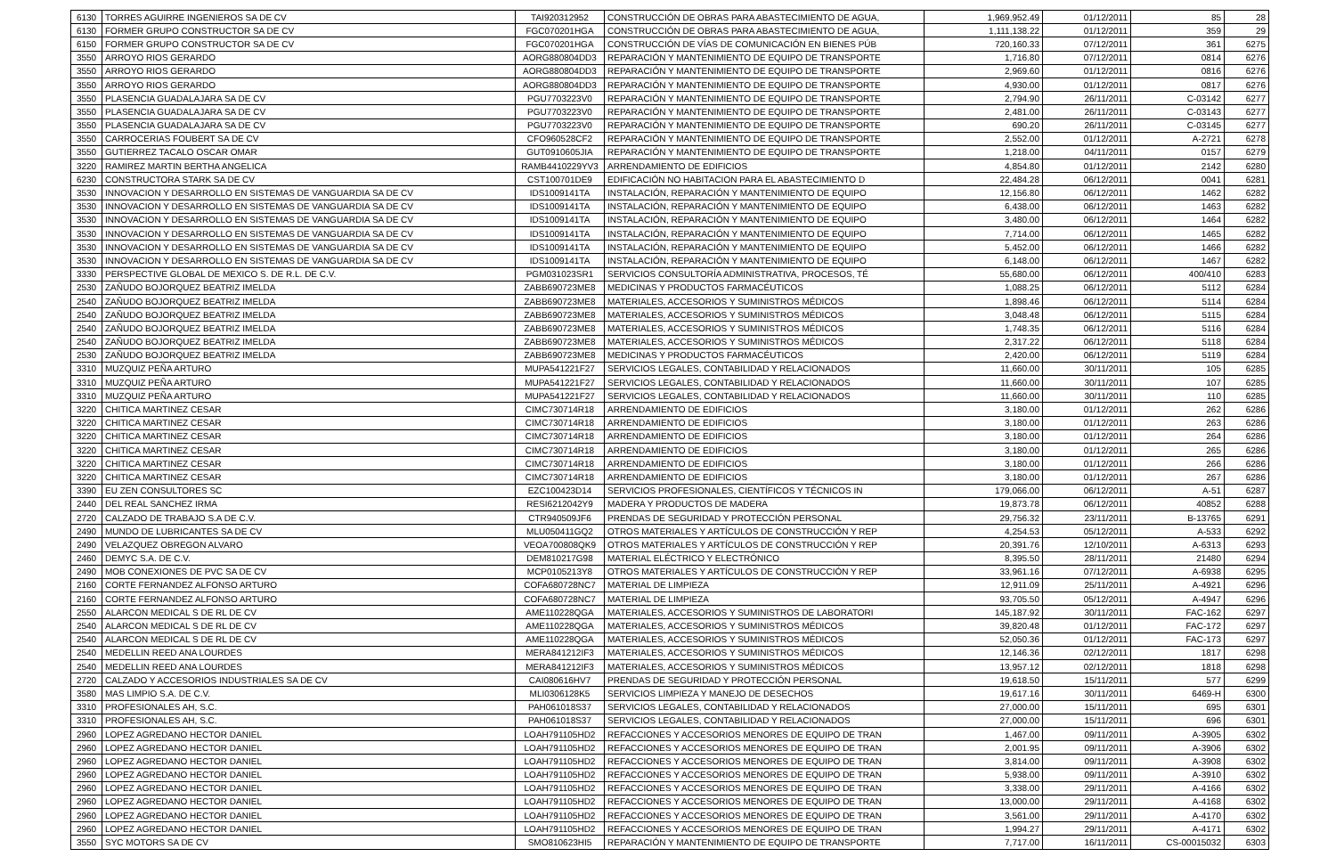| 6130 | TORRES AGUIRRE INGENIEROS SA DE CV | TAI920312952 | CONSTRUCCIÓN DE OBRAS PARA ABASTECIMIENTO DE AGUA, | 1,969,952.49 | 01/12/2011 | 85 | 28 |
| 6130 | FORMER GRUPO CONSTRUCTOR SA DE CV | FGC070201HGA | CONSTRUCCIÓN DE OBRAS PARA ABASTECIMIENTO DE AGUA, | 1,111,138.22 | 01/12/2011 | 359 | 29 |
| 6150 | FORMER GRUPO CONSTRUCTOR SA DE CV | FGC070201HGA | CONSTRUCCIÓN DE VÍAS DE COMUNICACIÓN EN BIENES PÚB | 720,160.33 | 07/12/2011 | 361 | 6275 |
| 3550 | ARROYO RIOS GERARDO | AORG880804DD3 | REPARACIÓN Y MANTENIMIENTO DE EQUIPO DE TRANSPORTE | 1,716.80 | 07/12/2011 | 0814 | 6276 |
| 3550 | ARROYO RIOS GERARDO | AORG880804DD3 | REPARACIÓN Y MANTENIMIENTO DE EQUIPO DE TRANSPORTE | 2,969.60 | 01/12/2011 | 0816 | 6276 |
| 3550 | ARROYO RIOS GERARDO | AORG880804DD3 | REPARACIÓN Y MANTENIMIENTO DE EQUIPO DE TRANSPORTE | 4,930.00 | 01/12/2011 | 0817 | 6276 |
| 3550 | PLASENCIA GUADALAJARA SA DE CV | PGU7703223V0 | REPARACIÓN Y MANTENIMIENTO DE EQUIPO DE TRANSPORTE | 2,794.90 | 26/11/2011 | C-03142 | 6277 |
| 3550 | PLASENCIA GUADALAJARA SA DE CV | PGU7703223V0 | REPARACIÓN Y MANTENIMIENTO DE EQUIPO DE TRANSPORTE | 2,481.00 | 26/11/2011 | C-03143 | 6277 |
| 3550 | PLASENCIA GUADALAJARA SA DE CV | PGU7703223V0 | REPARACIÓN Y MANTENIMIENTO DE EQUIPO DE TRANSPORTE | 690.20 | 26/11/2011 | C-03145 | 6277 |
| 3550 | CARROCERIAS FOUBERT SA DE CV | CFO960528CF2 | REPARACIÓN Y MANTENIMIENTO DE EQUIPO DE TRANSPORTE | 2,552.00 | 01/12/2011 | A-2721 | 6278 |
| 3550 | GUTIERREZ TACALO OSCAR OMAR | GUT0910605JIA | REPARACIÓN Y MANTENIMIENTO DE EQUIPO DE TRANSPORTE | 1,218.00 | 04/11/2011 | 0157 | 6279 |
| 3220 | RAMIREZ MARTIN BERTHA ANGELICA | RAMB4410229YV3 | ARRENDAMIENTO DE EDIFICIOS | 4,854.80 | 01/12/2011 | 2142 | 6280 |
| 6230 | CONSTRUCTORA STARK SA DE CV | CST100701DE9 | EDIFICACIÓN NO HABITACION PARA EL ABASTECIMIENTO D | 22,484.28 | 06/12/2011 | 0041 | 6281 |
| 3530 | INNOVACION Y DESARROLLO EN SISTEMAS DE VANGUARDIA SA DE CV | IDS1009141TA | INSTALACIÓN, REPARACIÓN Y MANTENIMIENTO DE EQUIPO | 12,156.80 | 06/12/2011 | 1462 | 6282 |
| 3530 | INNOVACION Y DESARROLLO EN SISTEMAS DE VANGUARDIA SA DE CV | IDS1009141TA | INSTALACIÓN, REPARACIÓN Y MANTENIMIENTO DE EQUIPO | 6,438.00 | 06/12/2011 | 1463 | 6282 |
| 3530 | INNOVACION Y DESARROLLO EN SISTEMAS DE VANGUARDIA SA DE CV | IDS1009141TA | INSTALACIÓN, REPARACIÓN Y MANTENIMIENTO DE EQUIPO | 3,480.00 | 06/12/2011 | 1464 | 6282 |
| 3530 | INNOVACION Y DESARROLLO EN SISTEMAS DE VANGUARDIA SA DE CV | IDS1009141TA | INSTALACIÓN, REPARACIÓN Y MANTENIMIENTO DE EQUIPO | 7,714.00 | 06/12/2011 | 1465 | 6282 |
| 3530 | INNOVACION Y DESARROLLO EN SISTEMAS DE VANGUARDIA SA DE CV | IDS1009141TA | INSTALACIÓN, REPARACIÓN Y MANTENIMIENTO DE EQUIPO | 5,452.00 | 06/12/2011 | 1466 | 6282 |
| 3530 | INNOVACION Y DESARROLLO EN SISTEMAS DE VANGUARDIA SA DE CV | IDS1009141TA | INSTALACIÓN, REPARACIÓN Y MANTENIMIENTO DE EQUIPO | 6,148.00 | 06/12/2011 | 1467 | 6282 |
| 3330 | PERSPECTIVE GLOBAL DE MEXICO S. DE R.L. DE C.V. | PGM031023SR1 | SERVICIOS CONSULTORÍA ADMINISTRATIVA, PROCESOS, TÉ | 55,680.00 | 06/12/2011 | 400/410 | 6283 |
| 2530 | ZAÑUDO BOJORQUEZ BEATRIZ IMELDA | ZABB690723ME8 | MEDICINAS Y PRODUCTOS FARMACÉUTICOS | 1,088.25 | 06/12/2011 | 5112 | 6284 |
| 2540 | ZAÑUDO BOJORQUEZ BEATRIZ IMELDA | ZABB690723ME8 | MATERIALES, ACCESORIOS Y SUMINISTROS MÉDICOS | 1,898.46 | 06/12/2011 | 5114 | 6284 |
| 2540 | ZAÑUDO BOJORQUEZ BEATRIZ IMELDA | ZABB690723ME8 | MATERIALES, ACCESORIOS Y SUMINISTROS MÉDICOS | 3,048.48 | 06/12/2011 | 5115 | 6284 |
| 2540 | ZAÑUDO BOJORQUEZ BEATRIZ IMELDA | ZABB690723ME8 | MATERIALES, ACCESORIOS Y SUMINISTROS MÉDICOS | 1,748.35 | 06/12/2011 | 5116 | 6284 |
| 2540 | ZAÑUDO BOJORQUEZ BEATRIZ IMELDA | ZABB690723ME8 | MATERIALES, ACCESORIOS Y SUMINISTROS MÉDICOS | 2,317.22 | 06/12/2011 | 5118 | 6284 |
| 2530 | ZAÑUDO BOJORQUEZ BEATRIZ IMELDA | ZABB690723ME8 | MEDICINAS Y PRODUCTOS FARMACÉUTICOS | 2,420.00 | 06/12/2011 | 5119 | 6284 |
| 3310 | MUZQUIZ PEÑA ARTURO | MUPA541221F27 | SERVICIOS LEGALES, CONTABILIDAD Y RELACIONADOS | 11,660.00 | 30/11/2011 | 105 | 6285 |
| 3310 | MUZQUIZ PEÑA ARTURO | MUPA541221F27 | SERVICIOS LEGALES, CONTABILIDAD Y RELACIONADOS | 11,660.00 | 30/11/2011 | 107 | 6285 |
| 3310 | MUZQUIZ PEÑA ARTURO | MUPA541221F27 | SERVICIOS LEGALES, CONTABILIDAD Y RELACIONADOS | 11,660.00 | 30/11/2011 | 110 | 6285 |
| 3220 | CHITICA MARTINEZ CESAR | CIMC730714R18 | ARRENDAMIENTO DE EDIFICIOS | 3,180.00 | 01/12/2011 | 262 | 6286 |
| 3220 | CHITICA MARTINEZ CESAR | CIMC730714R18 | ARRENDAMIENTO DE EDIFICIOS | 3,180.00 | 01/12/2011 | 263 | 6286 |
| 3220 | CHITICA MARTINEZ CESAR | CIMC730714R18 | ARRENDAMIENTO DE EDIFICIOS | 3,180.00 | 01/12/2011 | 264 | 6286 |
| 3220 | CHITICA MARTINEZ CESAR | CIMC730714R18 | ARRENDAMIENTO DE EDIFICIOS | 3,180.00 | 01/12/2011 | 265 | 6286 |
| 3220 | CHITICA MARTINEZ CESAR | CIMC730714R18 | ARRENDAMIENTO DE EDIFICIOS | 3,180.00 | 01/12/2011 | 266 | 6286 |
| 3220 | CHITICA MARTINEZ CESAR | CIMC730714R18 | ARRENDAMIENTO DE EDIFICIOS | 3,180.00 | 01/12/2011 | 267 | 6286 |
| 3390 | EU ZEN CONSULTORES SC | EZC100423D14 | SERVICIOS PROFESIONALES, CIENTÍFICOS Y TÉCNICOS IN | 179,066.00 | 06/12/2011 | A-51 | 6287 |
| 2440 | DEL REAL SANCHEZ IRMA | RESI6212042Y9 | MADERA Y PRODUCTOS DE MADERA | 19,873.78 | 06/12/2011 | 40852 | 6288 |
| 2720 | CALZADO DE TRABAJO S.A DE C.V. | CTR940509JF6 | PRENDAS DE SEGURIDAD Y PROTECCIÓN PERSONAL | 29,756.32 | 23/11/2011 | B-13765 | 6291 |
| 2490 | MUNDO DE LUBRICANTES SA DE CV | MLU050411GQ2 | OTROS MATERIALES Y ARTÍCULOS DE CONSTRUCCIÓN Y REP | 4,254.53 | 05/12/2011 | A-533 | 6292 |
| 2490 | VELAZQUEZ OBREGON ALVARO | VEOA700808QK9 | OTROS MATERIALES Y ARTÍCULOS DE CONSTRUCCIÓN Y REP | 20,391.76 | 12/10/2011 | A-6313 | 6293 |
| 2460 | DEMYC S.A. DE C.V. | DEM810217G98 | MATERIAL ELÉCTRICO Y ELECTRÓNICO | 8,395.50 | 28/11/2011 | 21480 | 6294 |
| 2490 | MOB CONEXIONES DE PVC SA DE CV | MCP0105213Y8 | OTROS MATERIALES Y ARTÍCULOS DE CONSTRUCCIÓN Y REP | 33,961.16 | 07/12/2011 | A-6938 | 6295 |
| 2160 | CORTE FERNANDEZ ALFONSO ARTURO | COFA680728NC7 | MATERIAL DE LIMPIEZA | 12,911.09 | 25/11/2011 | A-4921 | 6296 |
| 2160 | CORTE FERNANDEZ ALFONSO ARTURO | COFA680728NC7 | MATERIAL DE LIMPIEZA | 93,705.50 | 05/12/2011 | A-4947 | 6296 |
| 2550 | ALARCON MEDICAL S DE RL DE CV | AME110228QGA | MATERIALES, ACCESORIOS Y SUMINISTROS DE LABORATORI | 145,187.92 | 30/11/2011 | FAC-162 | 6297 |
| 2540 | ALARCON MEDICAL S DE RL DE CV | AME110228QGA | MATERIALES, ACCESORIOS Y SUMINISTROS MÉDICOS | 39,820.48 | 01/12/2011 | FAC-172 | 6297 |
| 2540 | ALARCON MEDICAL S DE RL DE CV | AME110228QGA | MATERIALES, ACCESORIOS Y SUMINISTROS MÉDICOS | 52,050.36 | 01/12/2011 | FAC-173 | 6297 |
| 2540 | MEDELLIN REED ANA LOURDES | MERA841212IF3 | MATERIALES, ACCESORIOS Y SUMINISTROS MÉDICOS | 12,146.36 | 02/12/2011 | 1817 | 6298 |
| 2540 | MEDELLIN REED ANA LOURDES | MERA841212IF3 | MATERIALES, ACCESORIOS Y SUMINISTROS MÉDICOS | 13,957.12 | 02/12/2011 | 1818 | 6298 |
| 2720 | CALZADO Y ACCESORIOS INDUSTRIALES SA DE CV | CAI080616HV7 | PRENDAS DE SEGURIDAD Y PROTECCIÓN PERSONAL | 19,618.50 | 15/11/2011 | 577 | 6299 |
| 3580 | MAS LIMPIO S.A. DE C.V. | MLI0306128K5 | SERVICIOS LIMPIEZA Y MANEJO DE DESECHOS | 19,617.16 | 30/11/2011 | 6469-H | 6300 |
| 3310 | PROFESIONALES AH, S.C. | PAH061018S37 | SERVICIOS LEGALES, CONTABILIDAD Y RELACIONADOS | 27,000.00 | 15/11/2011 | 695 | 6301 |
| 3310 | PROFESIONALES AH, S.C. | PAH061018S37 | SERVICIOS LEGALES, CONTABILIDAD Y RELACIONADOS | 27,000.00 | 15/11/2011 | 696 | 6301 |
| 2960 | LOPEZ AGREDANO HECTOR DANIEL | LOAH791105HD2 | REFACCIONES Y ACCESORIOS MENORES DE EQUIPO DE TRAN | 1,467.00 | 09/11/2011 | A-3905 | 6302 |
| 2960 | LOPEZ AGREDANO HECTOR DANIEL | LOAH791105HD2 | REFACCIONES Y ACCESORIOS MENORES DE EQUIPO DE TRAN | 2,001.95 | 09/11/2011 | A-3906 | 6302 |
| 2960 | LOPEZ AGREDANO HECTOR DANIEL | LOAH791105HD2 | REFACCIONES Y ACCESORIOS MENORES DE EQUIPO DE TRAN | 3,814.00 | 09/11/2011 | A-3908 | 6302 |
| 2960 | LOPEZ AGREDANO HECTOR DANIEL | LOAH791105HD2 | REFACCIONES Y ACCESORIOS MENORES DE EQUIPO DE TRAN | 5,938.00 | 09/11/2011 | A-3910 | 6302 |
| 2960 | LOPEZ AGREDANO HECTOR DANIEL | LOAH791105HD2 | REFACCIONES Y ACCESORIOS MENORES DE EQUIPO DE TRAN | 3,338.00 | 29/11/2011 | A-4166 | 6302 |
| 2960 | LOPEZ AGREDANO HECTOR DANIEL | LOAH791105HD2 | REFACCIONES Y ACCESORIOS MENORES DE EQUIPO DE TRAN | 13,000.00 | 29/11/2011 | A-4168 | 6302 |
| 2960 | LOPEZ AGREDANO HECTOR DANIEL | LOAH791105HD2 | REFACCIONES Y ACCESORIOS MENORES DE EQUIPO DE TRAN | 3,561.00 | 29/11/2011 | A-4170 | 6302 |
| 2960 | LOPEZ AGREDANO HECTOR DANIEL | LOAH791105HD2 | REFACCIONES Y ACCESORIOS MENORES DE EQUIPO DE TRAN | 1,994.27 | 29/11/2011 | A-4171 | 6302 |
| 3550 | SYC MOTORS SA DE CV | SMO810623HI5 | REPARACIÓN Y MANTENIMIENTO DE EQUIPO DE TRANSPORTE | 7,717.00 | 16/11/2011 | CS-00015032 | 6303 |